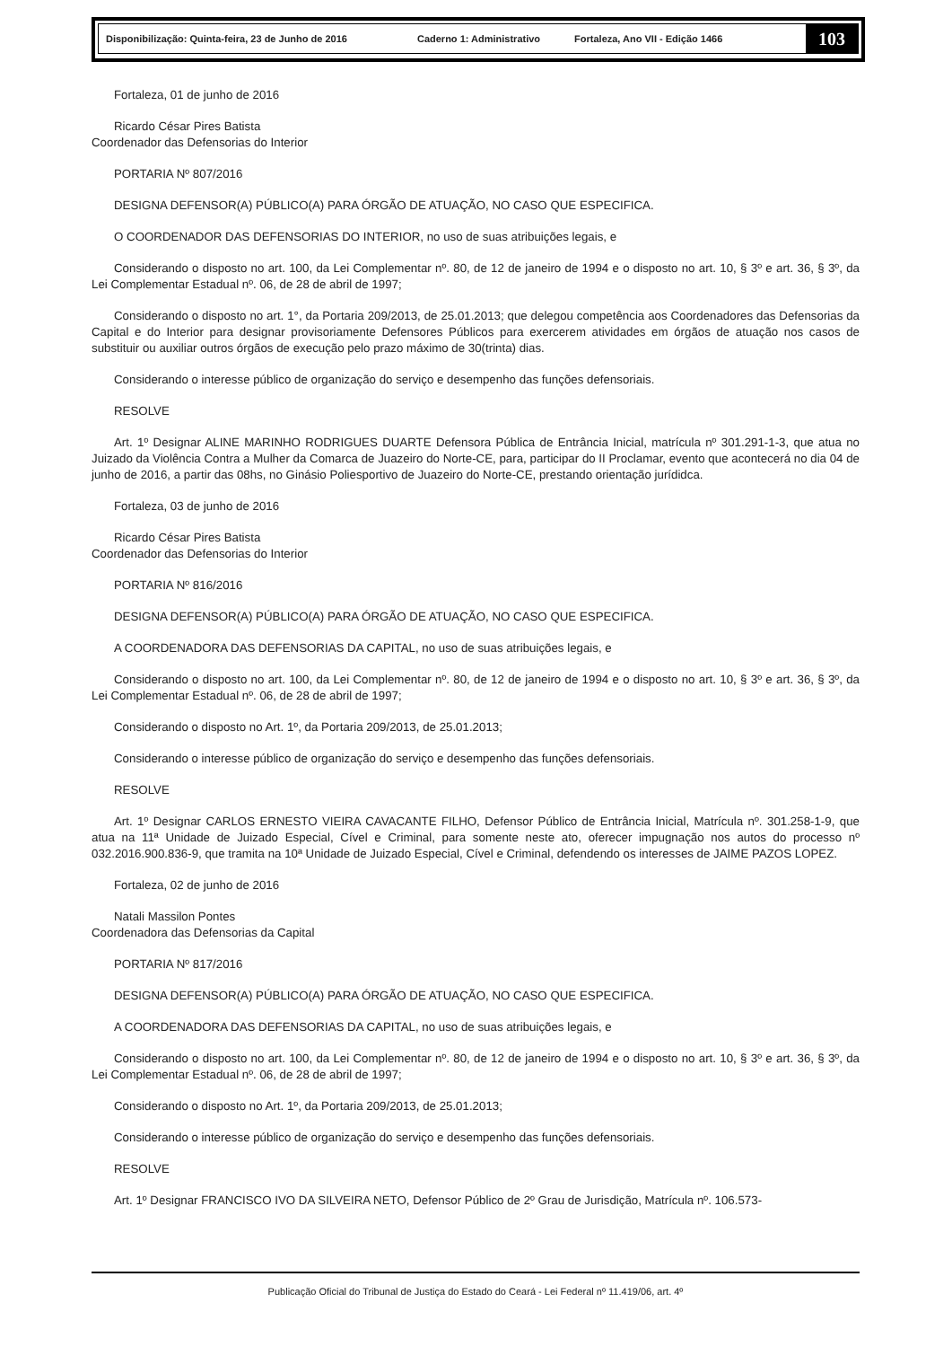Disponibilização: Quinta-feira, 23 de Junho de 2016 Caderno 1: Administrativo Fortaleza, Ano VII - Edição 1466
103
Fortaleza, 01 de junho de 2016
Ricardo César Pires Batista
Coordenador das Defensorias do Interior
PORTARIA Nº 807/2016
DESIGNA DEFENSOR(A) PÚBLICO(A) PARA ÓRGÃO DE ATUAÇÃO, NO CASO QUE ESPECIFICA.
O COORDENADOR DAS DEFENSORIAS DO INTERIOR, no uso de suas atribuições legais, e
Considerando o disposto no art. 100, da Lei Complementar nº. 80, de 12 de janeiro de 1994 e o disposto no art. 10, § 3º e art. 36, § 3º, da Lei Complementar Estadual nº. 06, de 28 de abril de 1997;
Considerando o disposto no art. 1°, da Portaria 209/2013, de 25.01.2013; que delegou competência aos Coordenadores das Defensorias da Capital e do Interior para designar provisoriamente Defensores Públicos para exercerem atividades em órgãos de atuação nos casos de substituir ou auxiliar outros órgãos de execução pelo prazo máximo de 30(trinta) dias.
Considerando o interesse público de organização do serviço e desempenho das funções defensoriais.
RESOLVE
Art. 1º Designar ALINE MARINHO RODRIGUES DUARTE Defensora Pública de Entrância Inicial, matrícula nº 301.291-1-3, que atua no Juizado da Violência Contra a Mulher da Comarca de Juazeiro do Norte-CE, para, participar do II Proclamar, evento que acontecerá no dia 04 de junho de 2016, a partir das 08hs, no Ginásio Poliesportivo de Juazeiro do Norte-CE, prestando orientação jurídidca.
Fortaleza, 03 de junho de 2016
Ricardo César Pires Batista
Coordenador das Defensorias do Interior
PORTARIA Nº 816/2016
DESIGNA DEFENSOR(A) PÚBLICO(A) PARA ÓRGÃO DE ATUAÇÃO, NO CASO QUE ESPECIFICA.
A COORDENADORA DAS DEFENSORIAS DA CAPITAL, no uso de suas atribuições legais, e
Considerando o disposto no art. 100, da Lei Complementar nº. 80, de 12 de janeiro de 1994 e o disposto no art. 10, § 3º e art. 36, § 3º, da Lei Complementar Estadual nº. 06, de 28 de abril de 1997;
Considerando o disposto no Art. 1º, da Portaria 209/2013, de 25.01.2013;
Considerando o interesse público de organização do serviço e desempenho das funções defensoriais.
RESOLVE
Art. 1º Designar CARLOS ERNESTO VIEIRA CAVACANTE FILHO, Defensor Público de Entrância Inicial, Matrícula nº. 301.258-1-9, que atua na 11ª Unidade de Juizado Especial, Cível e Criminal, para somente neste ato, oferecer impugnação nos autos do processo nº 032.2016.900.836-9, que tramita na 10ª Unidade de Juizado Especial, Cível e Criminal, defendendo os interesses de JAIME PAZOS LOPEZ.
Fortaleza, 02 de junho de 2016
Natali Massilon Pontes
Coordenadora das Defensorias da Capital
PORTARIA Nº 817/2016
DESIGNA DEFENSOR(A) PÚBLICO(A) PARA ÓRGÃO DE ATUAÇÃO, NO CASO QUE ESPECIFICA.
A COORDENADORA DAS DEFENSORIAS DA CAPITAL, no uso de suas atribuições legais, e
Considerando o disposto no art. 100, da Lei Complementar nº. 80, de 12 de janeiro de 1994 e o disposto no art. 10, § 3º e art. 36, § 3º, da Lei Complementar Estadual nº. 06, de 28 de abril de 1997;
Considerando o disposto no Art. 1º, da Portaria 209/2013, de 25.01.2013;
Considerando o interesse público de organização do serviço e desempenho das funções defensoriais.
RESOLVE
Art. 1º Designar FRANCISCO IVO DA SILVEIRA NETO, Defensor Público de 2º Grau de Jurisdição, Matrícula nº. 106.573-
Publicação Oficial do Tribunal de Justiça do Estado do Ceará - Lei Federal nº 11.419/06, art. 4º